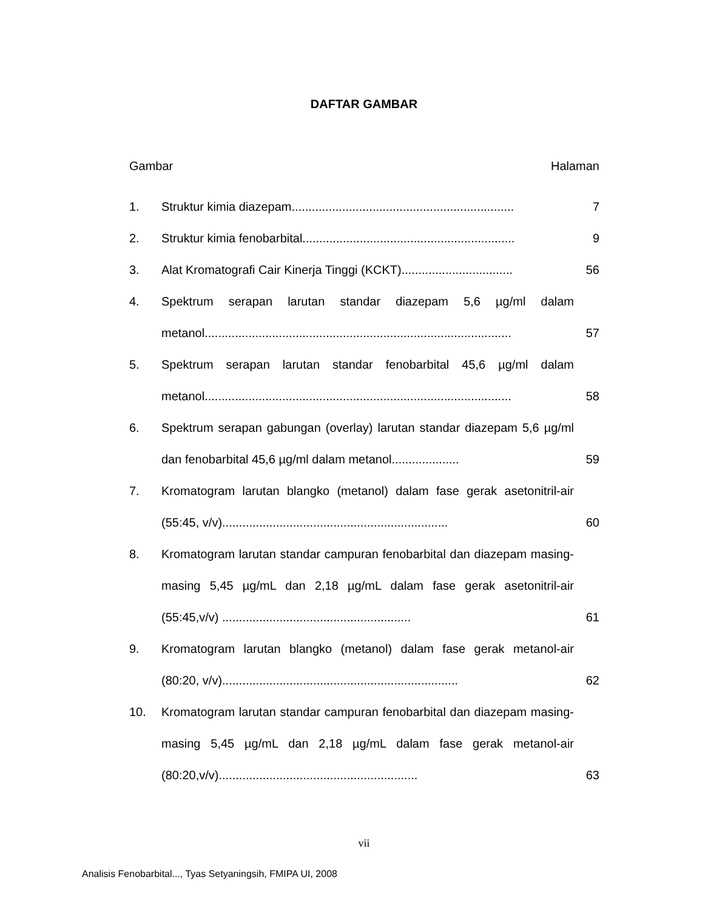DAFTAR GAMBAR
Gambar Halaman
1. Struktur kimia diazepam.................................................................. 7
2. Struktur kimia fenobarbital............................................................... 9
3. Alat Kromatografi Cair Kinerja Tinggi (KCKT)................................. 56
4. Spektrum serapan larutan standar diazepam 5,6 µg/ml dalam metanol...........................................................................................
57
5. Spektrum serapan larutan standar fenobarbital 45,6 µg/ml dalam metanol...........................................................................................
58
6. Spektrum serapan gabungan (overlay) larutan standar diazepam 5,6 µg/ml dan fenobarbital 45,6 µg/ml dalam metanol....................
59
7. Kromatogram larutan blangko (metanol) dalam fase gerak asetonitril-air (55:45, v/v)...................................................................
60
8. Kromatogram larutan standar campuran fenobarbital dan diazepam masing-masing 5,45 µg/mL dan 2,18 µg/mL dalam fase gerak asetonitril-air (55:45,v/v) ........................................................
61
9. Kromatogram larutan blangko (metanol) dalam fase gerak metanol-air (80:20, v/v)......................................................................
62
10. Kromatogram larutan standar campuran fenobarbital dan diazepam masing-masing 5,45 µg/mL dan 2,18 µg/mL dalam fase gerak metanol-air (80:20,v/v)...........................................................
63
vii
Analisis Fenobarbital..., Tyas Setyaningsih, FMIPA UI, 2008